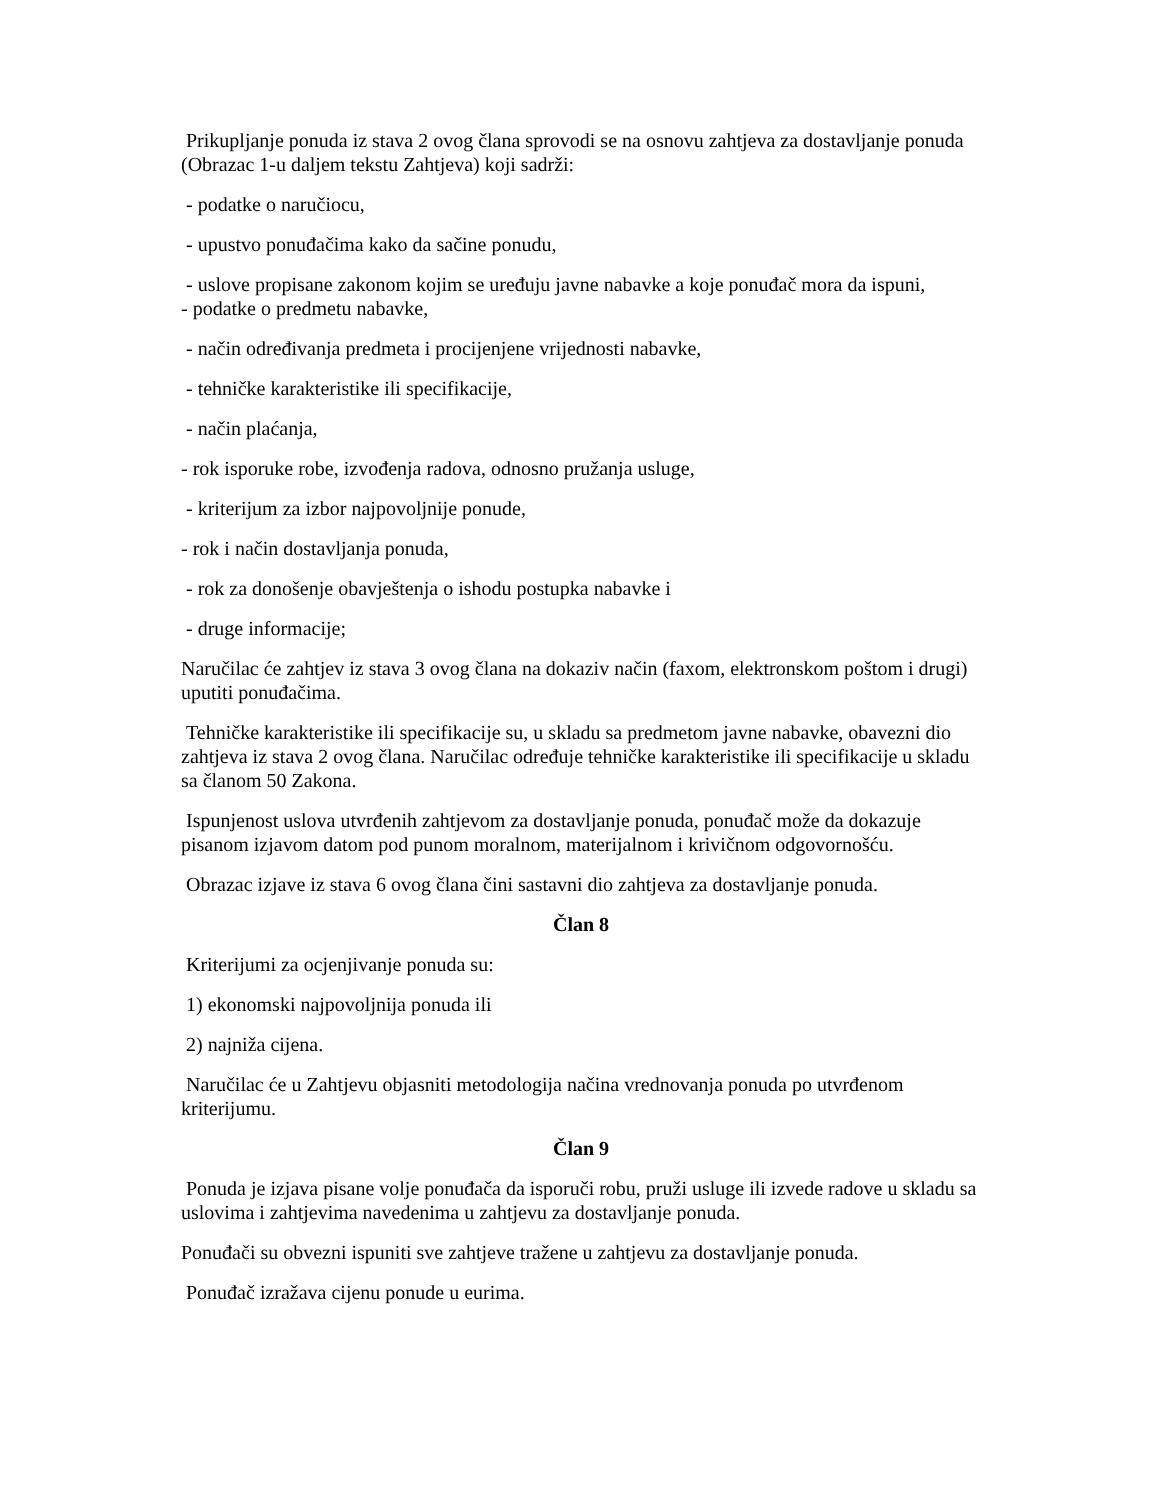Prikupljanje ponuda iz stava 2 ovog člana sprovodi se na osnovu zahtjeva za dostavljanje ponuda (Obrazac 1-u daljem tekstu Zahtjeva) koji sadrži:
- podatke o naručiocu,
- upustvo ponuđačima kako da sačine ponudu,
- uslove propisane zakonom kojim se uređuju javne nabavke a koje ponuđač mora da ispuni,
- podatke o predmetu nabavke,
- način određivanja predmeta i procijenjene vrijednosti nabavke,
- tehničke karakteristike ili specifikacije,
- način plaćanja,
- rok isporuke robe, izvođenja radova, odnosno pružanja usluge,
- kriterijum za izbor najpovoljnije ponude,
- rok i način dostavljanja ponuda,
- rok za donošenje obavještenja o ishodu postupka nabavke i
- druge informacije;
Naručilac će zahtjev iz stava 3 ovog člana na dokaziv način (faxom, elektronskom poštom i drugi) uputiti ponuđačima.
Tehničke karakteristike ili specifikacije su, u skladu sa predmetom javne nabavke, obavezni dio zahtjeva iz stava 2 ovog člana. Naručilac određuje tehničke karakteristike ili specifikacije u skladu sa članom 50 Zakona.
Ispunjenost uslova utvrđenih zahtjevom za dostavljanje ponuda, ponuđač može da dokazuje pisanom izjavom datom pod punom moralnom, materijalnom i krivičnom odgovornošću.
Obrazac izjave iz stava 6 ovog člana čini sastavni dio zahtjeva za dostavljanje ponuda.
Član 8
Kriterijumi za ocjenjivanje ponuda su:
1) ekonomski najpovoljnija ponuda ili
2) najniža cijena.
Naručilac će u Zahtjevu objasniti metodologija načina vrednovanja ponuda po utvrđenom kriterijumu.
Član 9
Ponuda je izjava pisane volje ponuđača da isporuči robu, pruži usluge ili izvede radove u skladu sa uslovima i zahtjevima navedenima u zahtjevu za dostavljanje ponuda.
Ponuđači su obvezni ispuniti sve zahtjeve tražene u zahtjevu za dostavljanje ponuda.
Ponuđač izražava cijenu ponude u eurima.